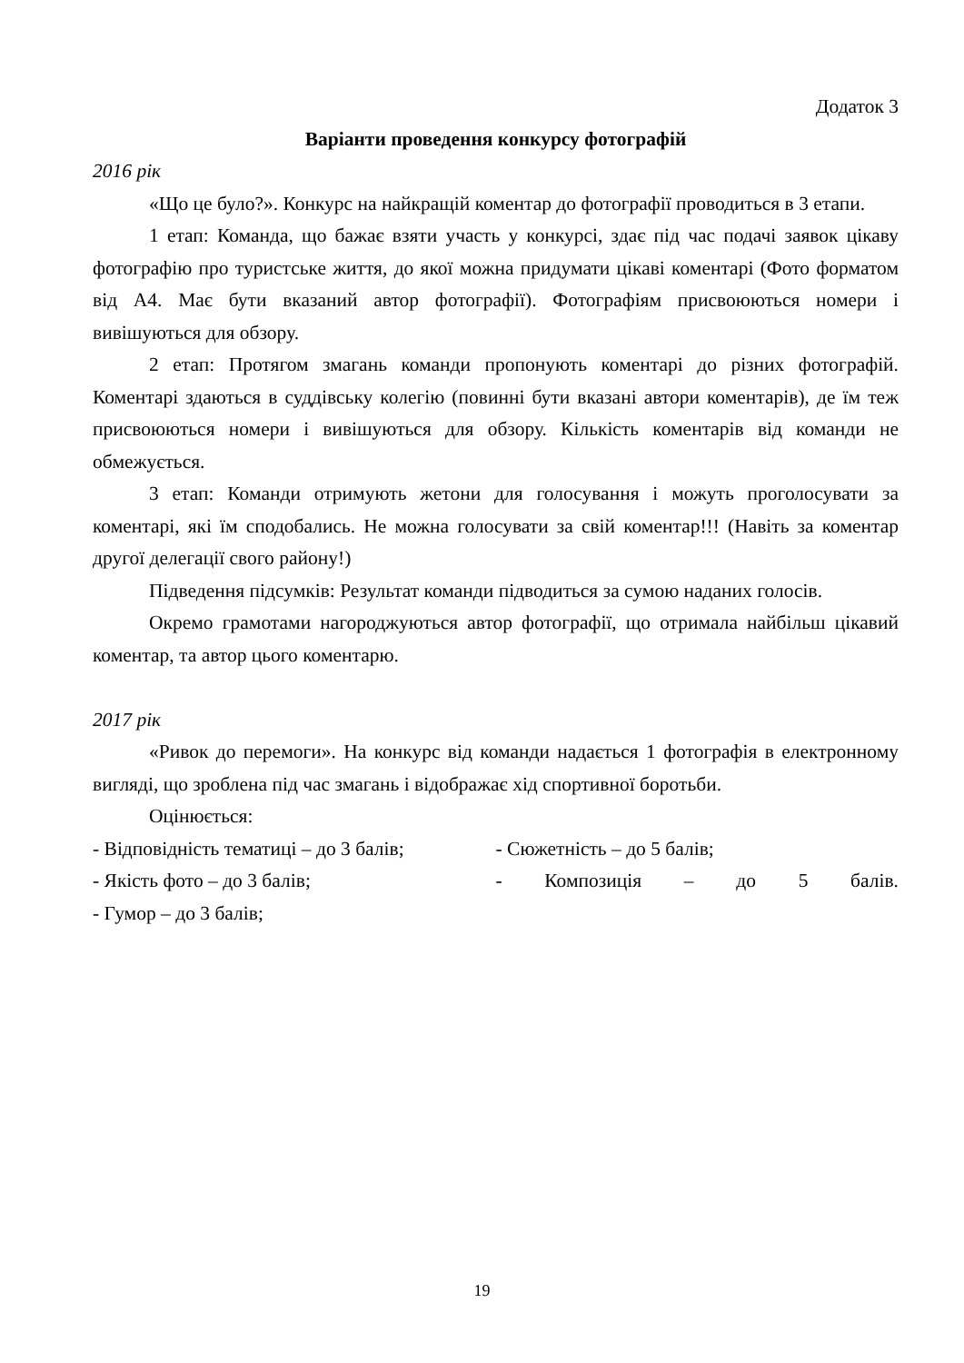Додаток 3
Варіанти проведення конкурсу фотографій
2016 рік
«Що це було?». Конкурс на найкращій коментар до фотографії проводиться в 3 етапи.
1 етап: Команда, що бажає взяти участь у конкурсі, здає під час подачі заявок цікаву фотографію про туристське життя, до якої можна придумати цікаві коментарі (Фото форматом від А4. Має бути вказаний автор фотографії). Фотографіям присвоюються номери і вивішуються для обзору.
2 етап: Протягом змагань команди пропонують коментарі до різних фотографій. Коментарі здаються в суддівську колегію (повинні бути вказані автори коментарів), де їм теж присвоюються номери і вивішуються для обзору. Кількість коментарів від команди не обмежується.
3 етап: Команди отримують жетони для голосування і можуть проголосувати за коментарі, які їм сподобались. Не можна голосувати за свій коментар!!! (Навіть за коментар другої делегації свого району!)
Підведення підсумків: Результат команди підводиться за сумою наданих голосів.
Окремо грамотами нагороджуються автор фотографії, що отримала найбільш цікавий коментар, та автор цього коментарю.
2017 рік
«Ривок до перемоги». На конкурс від команди надається 1 фотографія в електронному вигляді, що зроблена під час змагань і відображає хід спортивної боротьби.
Оцінюється:
- Відповідність тематиці – до 3 балів;
- Сюжетність – до 5 балів;
- Якість фото – до 3 балів; - Композиція – до 5 балів.
- Гумор – до 3 балів;
19